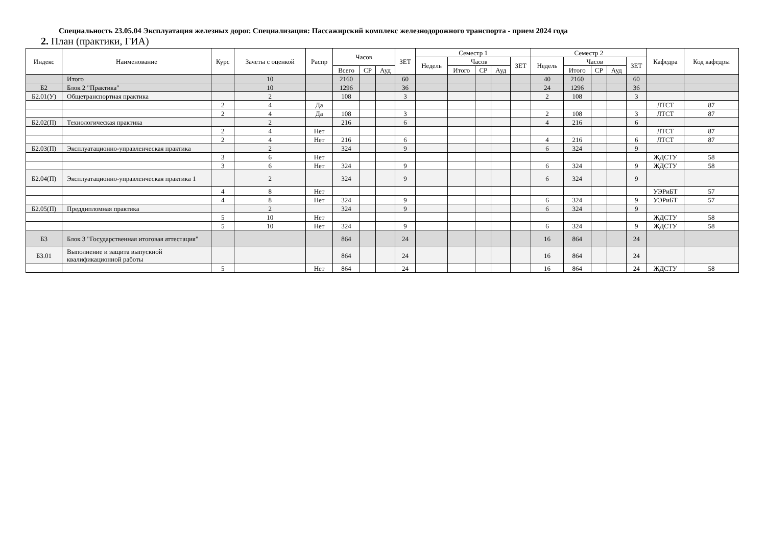Специальность 23.05.04 Эксплуатация железных дорог. Специализация: Пассажирский комплекс железнодорожного транспорта - прием 2024 года
2. План (практики, ГИА)
| Индекс | Наименование | Курс | Зачеты с оценкой | Распр | Часов | | | ЗЕТ | Семестр 1 | | | | | Семестр 2 | | | | | Кафедра | Код кафедры |
| --- | --- | --- | --- | --- | --- | --- | --- | --- | --- | --- | --- | --- | --- | --- | --- | --- | --- | --- | --- | --- |
| | | | | | | | | | Недель | Часов | | | ЗЕТ | Недель | Часов | | | ЗЕТ | | |
| | | | | | Всего | СР | Ауд | | | Итого | СР | Ауд | | | Итого | СР | Ауд | | | |
| | Итого | | 10 | | 2160 | | | 60 | | | | | | 40 | 2160 | | | 60 | | |
| Б2 | Блок 2 "Практика" | | 10 | | 1296 | | | 36 | | | | | | 24 | 1296 | | | 36 | | |
| Б2.01(У) | Общетранспортная практика | | 2 | | 108 | | | 3 | | | | | | 2 | 108 | | | 3 | | |
| | | 2 | 4 | Да | | | | | | | | | | | | | | | ЛТСТ | 87 |
| | | 2 | 4 | Да | 108 | | | 3 | | | | | | 2 | 108 | | | 3 | ЛТСТ | 87 |
| Б2.02(П) | Технологическая практика | | 2 | | 216 | | | 6 | | | | | | 4 | 216 | | | 6 | | |
| | | 2 | 4 | Нет | | | | | | | | | | | | | | | ЛТСТ | 87 |
| | | 2 | 4 | Нет | 216 | | | 6 | | | | | | 4 | 216 | | | 6 | ЛТСТ | 87 |
| Б2.03(П) | Эксплуатационно-управленческая практика | | 2 | | 324 | | | 9 | | | | | | 6 | 324 | | | 9 | | |
| | | 3 | 6 | Нет | | | | | | | | | | | | | | | ЖДСТУ | 58 |
| | | 3 | 6 | Нет | 324 | | | 9 | | | | | | 6 | 324 | | | 9 | ЖДСТУ | 58 |
| Б2.04(П) | Эксплуатационно-управленческая практика 1 | | 2 | | 324 | | | 9 | | | | | | 6 | 324 | | | 9 | | |
| | | 4 | 8 | Нет | | | | | | | | | | | | | | | УЭРиБТ | 57 |
| | | 4 | 8 | Нет | 324 | | | 9 | | | | | | 6 | 324 | | | 9 | УЭРиБТ | 57 |
| Б2.05(П) | Преддипломная практика | | 2 | | 324 | | | 9 | | | | | | 6 | 324 | | | 9 | | |
| | | 5 | 10 | Нет | | | | | | | | | | | | | | | ЖДСТУ | 58 |
| | | 5 | 10 | Нет | 324 | | | 9 | | | | | | 6 | 324 | | | 9 | ЖДСТУ | 58 |
| Б3 | Блок 3 "Государственная итоговая аттестация" | | | | 864 | | | 24 | | | | | | 16 | 864 | | | 24 | | |
| Б3.01 | Выполнение и защита выпускной квалификационной работы | | | | 864 | | | 24 | | | | | | 16 | 864 | | | 24 | | |
| | | 5 | | Нет | 864 | | | 24 | | | | | | 16 | 864 | | | 24 | ЖДСТУ | 58 |